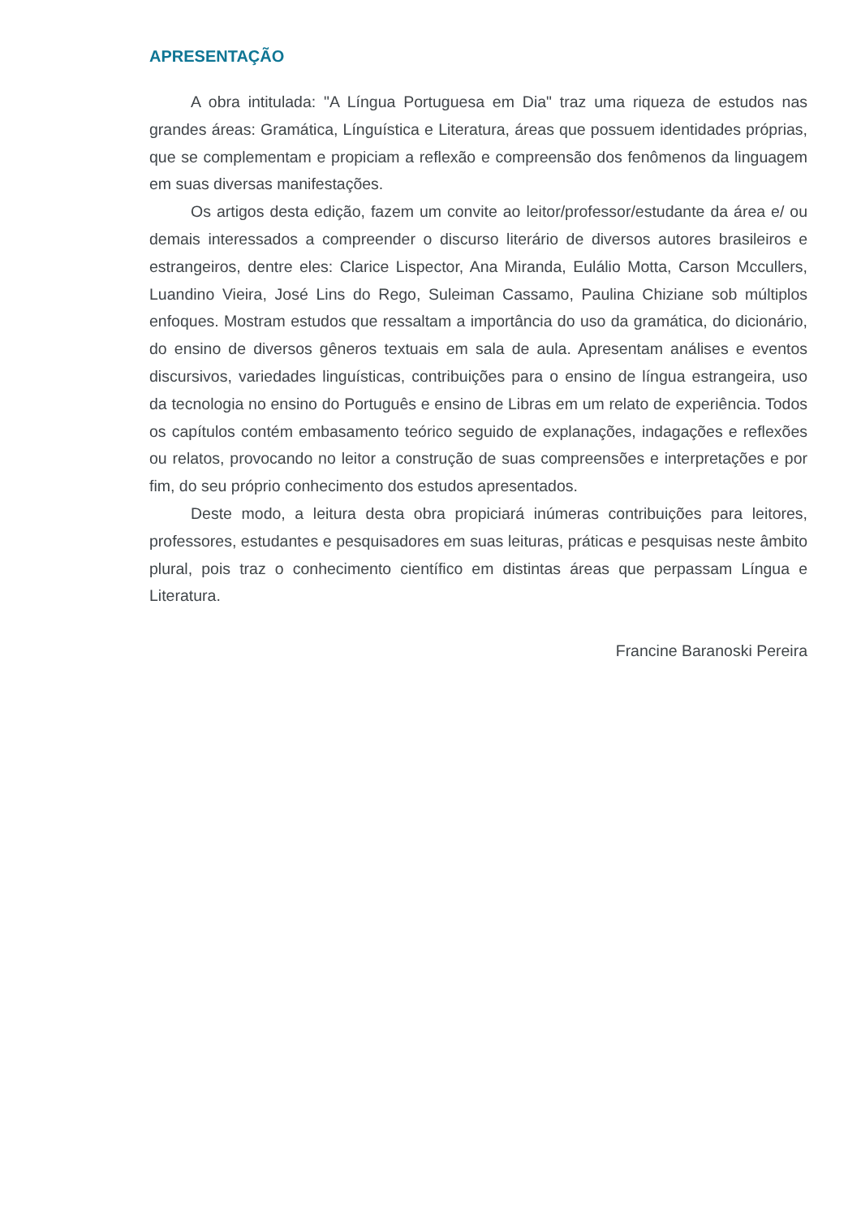APRESENTAÇÃO
A obra intitulada: "A Língua Portuguesa em Dia" traz uma riqueza de estudos nas grandes áreas: Gramática, Línguística e Literatura, áreas que possuem identidades próprias, que se complementam e propiciam a reflexão e compreensão dos fenômenos da linguagem em suas diversas manifestações.
Os artigos desta edição, fazem um convite ao leitor/professor/estudante da área e/ ou demais interessados a compreender o discurso literário de diversos autores brasileiros e estrangeiros, dentre eles: Clarice Lispector, Ana Miranda, Eulálio Motta, Carson Mccullers, Luandino Vieira, José Lins do Rego, Suleiman Cassamo, Paulina Chiziane sob múltiplos enfoques. Mostram estudos que ressaltam a importância do uso da gramática, do dicionário, do ensino de diversos gêneros textuais em sala de aula. Apresentam análises e eventos discursivos, variedades linguísticas, contribuições para o ensino de língua estrangeira, uso da tecnologia no ensino do Português e ensino de Libras em um relato de experiência. Todos os capítulos contém embasamento teórico seguido de explanações, indagações e reflexões ou relatos, provocando no leitor a construção de suas compreensões e interpretações e por fim, do seu próprio conhecimento dos estudos apresentados.
Deste modo, a leitura desta obra propiciará inúmeras contribuições para leitores, professores, estudantes e pesquisadores em suas leituras, práticas e pesquisas neste âmbito plural, pois traz o conhecimento científico em distintas áreas que perpassam Língua e Literatura.
Francine Baranoski Pereira